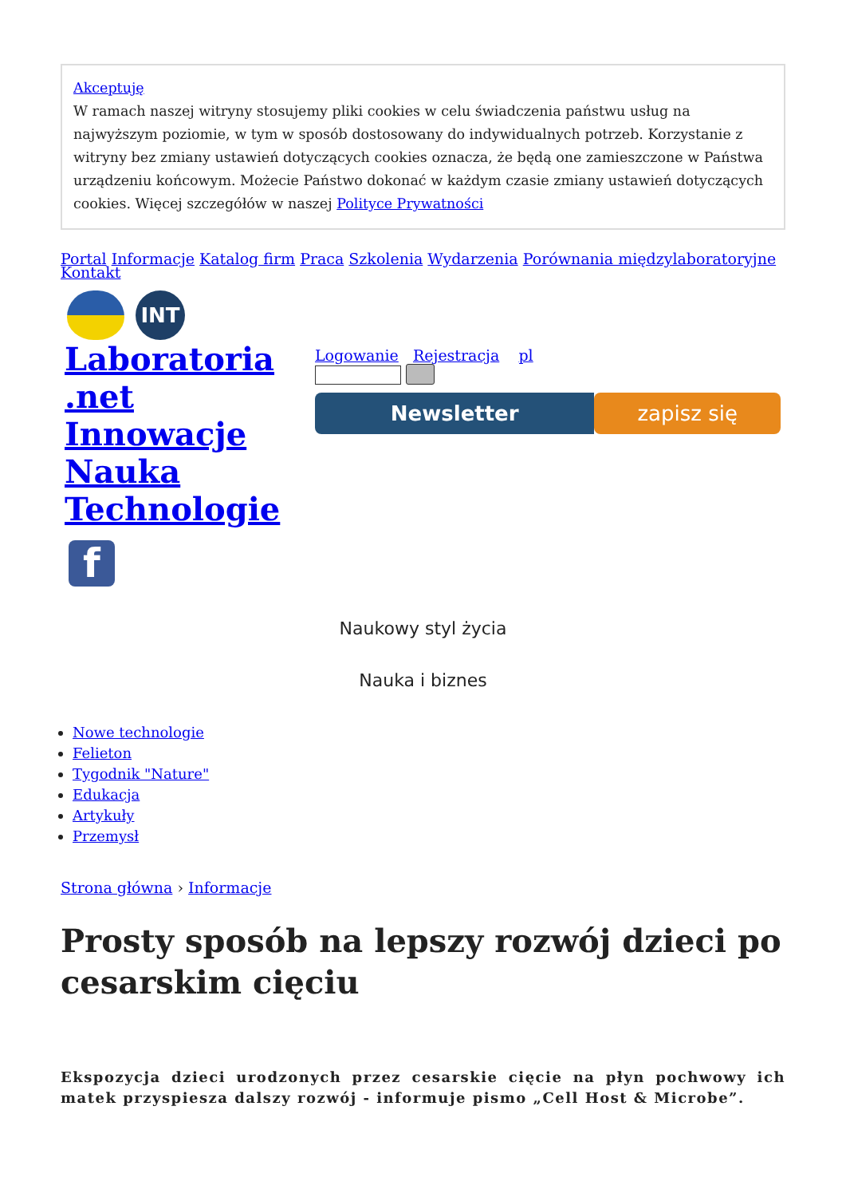Akceptuję
W ramach naszej witryny stosujemy pliki cookies w celu świadczenia państwu usług na najwyższym poziomie, w tym w sposób dostosowany do indywidualnych potrzeb. Korzystanie z witryny bez zmiany ustawień dotyczących cookies oznacza, że będą one zamieszczone w Państwa urządzeniu końcowym. Możecie Państwo dokonać w każdym czasie zmiany ustawień dotyczących cookies. Więcej szczegółów w naszej Polityce Prywatności
Portal Informacje Katalog firm Praca Szkolenia Wydarzenia Porównania międzylaboratoryjne
Kontakt
INT
Laboratoria .net Innowacje Nauka Technologie
f
Logowanie Rejestracja pl
Newsletter zapisz się
Naukowy styl życia
Nauka i biznes
Nowe technologie
Felieton
Tygodnik "Nature"
Edukacja
Artykuły
Przemysł
Strona główna › Informacje
Prosty sposób na lepszy rozwój dzieci po cesarskim cięciu
Ekspozycja dzieci urodzonych przez cesarskie cięcie na płyn pochwowy ich matek przyspiesza dalszy rozwój - informuje pismo „Cell Host & Microbe”.